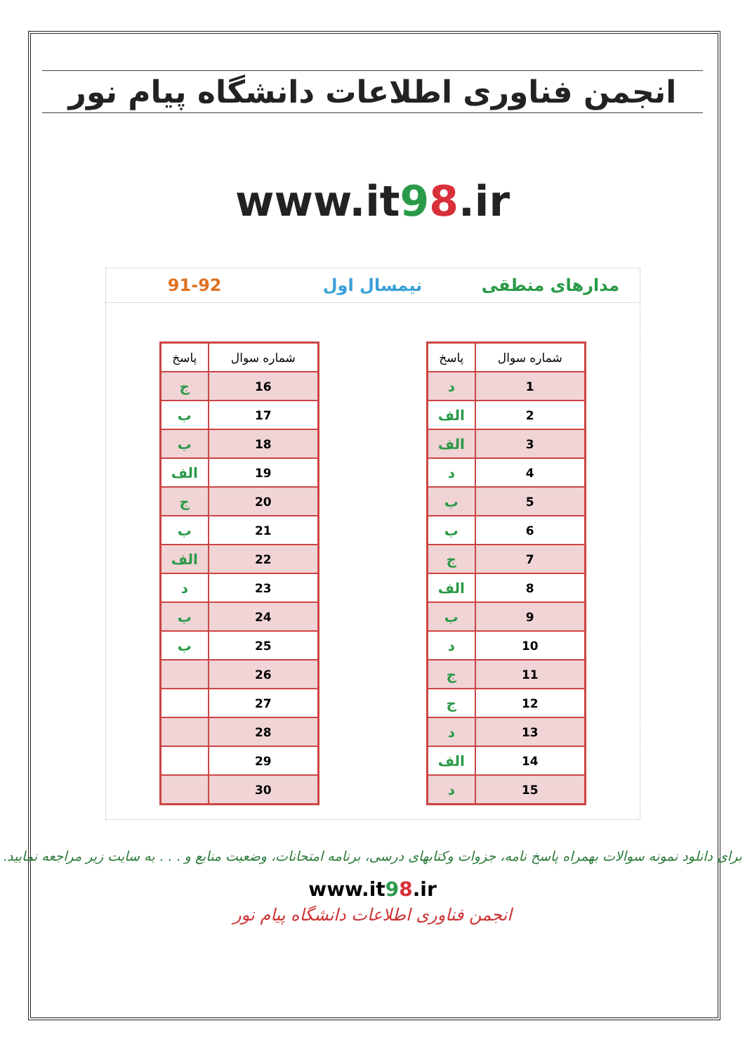انجمن فناوری اطلاعات دانشگاه پیام نور
www.it98.ir
مدارهای منطقی نیمسال اول 91-92
| شماره سوال | پاسخ |
| --- | --- |
| 1 | د |
| 2 | الف |
| 3 | الف |
| 4 | د |
| 5 | ب |
| 6 | ب |
| 7 | ج |
| 8 | الف |
| 9 | ب |
| 10 | د |
| 11 | ج |
| 12 | ج |
| 13 | د |
| 14 | الف |
| 15 | د |
| شماره سوال | پاسخ |
| --- | --- |
| 16 | ج |
| 17 | ب |
| 18 | ب |
| 19 | الف |
| 20 | ج |
| 21 | ب |
| 22 | الف |
| 23 | د |
| 24 | ب |
| 25 | ب |
| 26 | |
| 27 | |
| 28 | |
| 29 | |
| 30 | |
برای دانلود نمونه سوالات بهمراه پاسخ نامه، جزوات وکتابهای درسی، برنامه امتحانات، وضعیت منابع و . . . به سایت زیر مراجعه نمایید.
www.it98.ir
انجمن فناوری اطلاعات دانشگاه پیام نور